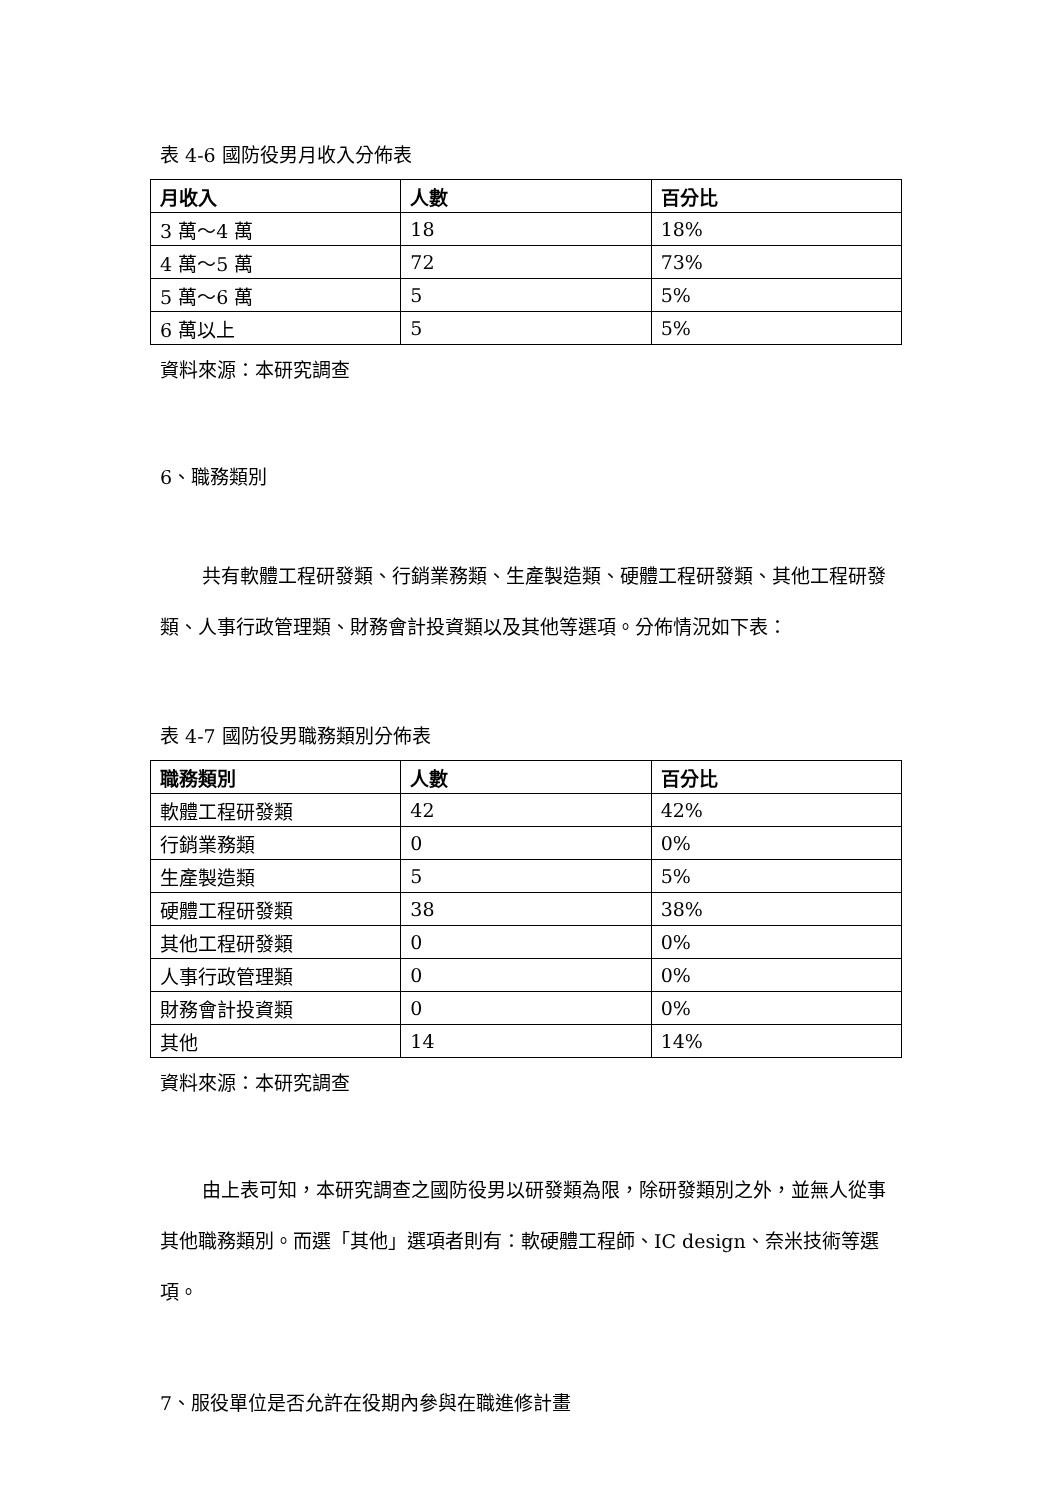表 4-6 國防役男月收入分佈表
| 月收入 | 人數 | 百分比 |
| --- | --- | --- |
| 3 萬～4 萬 | 18 | 18% |
| 4 萬～5 萬 | 72 | 73% |
| 5 萬～6 萬 | 5 | 5% |
| 6 萬以上 | 5 | 5% |
資料來源：本研究調查
6、職務類別
共有軟體工程研發類、行銷業務類、生產製造類、硬體工程研發類、其他工程研發類、人事行政管理類、財務會計投資類以及其他等選項。分佈情況如下表：
表 4-7 國防役男職務類別分佈表
| 職務類別 | 人數 | 百分比 |
| --- | --- | --- |
| 軟體工程研發類 | 42 | 42% |
| 行銷業務類 | 0 | 0% |
| 生產製造類 | 5 | 5% |
| 硬體工程研發類 | 38 | 38% |
| 其他工程研發類 | 0 | 0% |
| 人事行政管理類 | 0 | 0% |
| 財務會計投資類 | 0 | 0% |
| 其他 | 14 | 14% |
資料來源：本研究調查
由上表可知，本研究調查之國防役男以研發類為限，除研發類別之外，並無人從事其他職務類別。而選「其他」選項者則有：軟硬體工程師、IC design、奈米技術等選項。
7、服役單位是否允許在役期內參與在職進修計畫